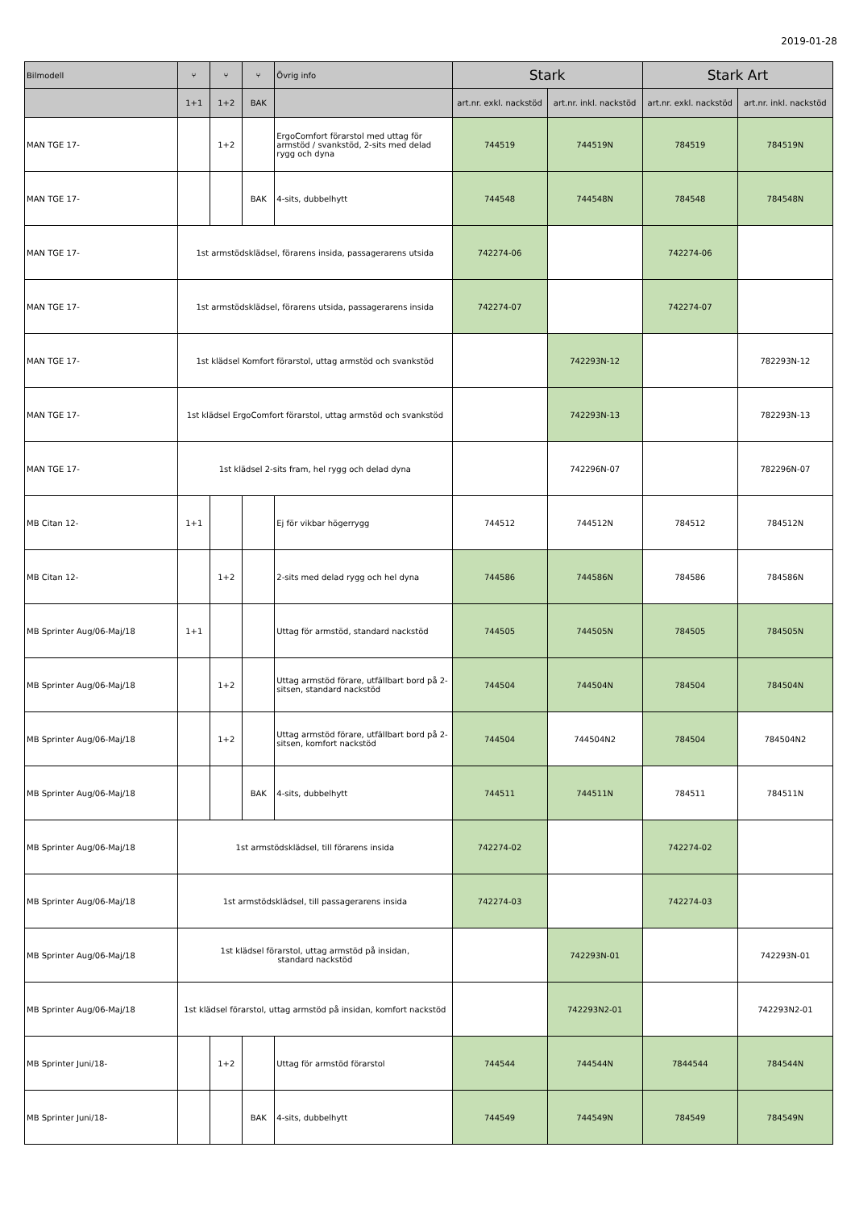2019-01-28
| Bilmodell | ⑂ | ⑂ | ⑂ | Övrig info | Stark | | Stark Art | |
| --- | --- | --- | --- | --- | --- | --- | --- | --- |
| | 1+1 | 1+2 | BAK | | art.nr. exkl. nackstöd | art.nr. inkl. nackstöd | art.nr. exkl. nackstöd | art.nr. inkl. nackstöd |
| MAN TGE 17- | | 1+2 | | ErgoComfort förarstol med uttag för armstöd / svankstöd, 2-sits med delad rygg och dyna | 744519 | 744519N | 784519 | 784519N |
| MAN TGE 17- | | | BAK | 4-sits, dubbelhytt | 744548 | 744548N | 784548 | 784548N |
| MAN TGE 17- | 1st armstödsklädsel, förarens insida, passagerarens utsida | | | | 742274-06 | | 742274-06 | |
| MAN TGE 17- | 1st armstödsklädsel, förarens utsida, passagerarens insida | | | | 742274-07 | | 742274-07 | |
| MAN TGE 17- | 1st klädsel Komfort förarstol, uttag armstöd och svankstöd | | | | | 742293N-12 | | 782293N-12 |
| MAN TGE 17- | 1st klädsel ErgoComfort förarstol, uttag armstöd och svankstöd | | | | | 742293N-13 | | 782293N-13 |
| MAN TGE 17- | 1st klädsel 2-sits fram, hel rygg och delad dyna | | | | | 742296N-07 | | 782296N-07 |
| MB Citan 12- | 1+1 | | | Ej för vikbar högerrygg | 744512 | 744512N | 784512 | 784512N |
| MB Citan 12- | | 1+2 | | 2-sits med delad rygg och hel dyna | 744586 | 744586N | 784586 | 784586N |
| MB Sprinter Aug/06-Maj/18 | 1+1 | | | Uttag för armstöd, standard nackstöd | 744505 | 744505N | 784505 | 784505N |
| MB Sprinter Aug/06-Maj/18 | | 1+2 | | Uttag armstöd förare, utfällbart bord på 2-sitsen, standard nackstöd | 744504 | 744504N | 784504 | 784504N |
| MB Sprinter Aug/06-Maj/18 | | 1+2 | | Uttag armstöd förare, utfällbart bord på 2-sitsen, komfort nackstöd | 744504 | 744504N2 | 784504 | 784504N2 |
| MB Sprinter Aug/06-Maj/18 | | | BAK | 4-sits, dubbelhytt | 744511 | 744511N | 784511 | 784511N |
| MB Sprinter Aug/06-Maj/18 | 1st armstödsklädsel, till förarens insida | | | | 742274-02 | | 742274-02 | |
| MB Sprinter Aug/06-Maj/18 | 1st armstödsklädsel, till passagerarens insida | | | | 742274-03 | | 742274-03 | |
| MB Sprinter Aug/06-Maj/18 | 1st klädsel förarstol, uttag armstöd på insidan, standard nackstöd | | | | | 742293N-01 | | 742293N-01 |
| MB Sprinter Aug/06-Maj/18 | 1st klädsel förarstol, uttag armstöd på insidan, komfort nackstöd | | | | | 742293N2-01 | | 742293N2-01 |
| MB Sprinter Juni/18- | | 1+2 | | Uttag för armstöd förarstol | 744544 | 744544N | 7844544 | 784544N |
| MB Sprinter Juni/18- | | | BAK | 4-sits, dubbelhytt | 744549 | 744549N | 784549 | 784549N |